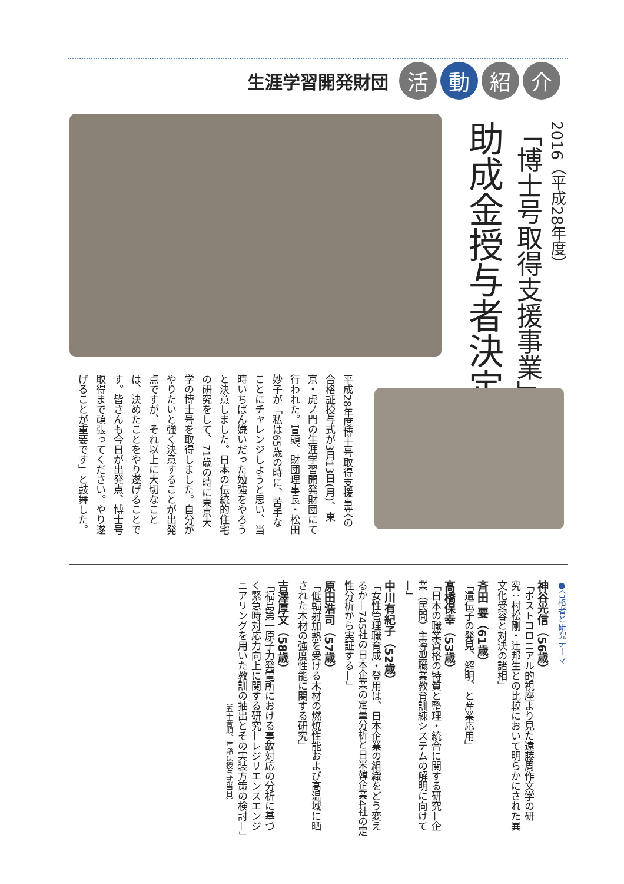生涯学習開発財団 活 動 紹 介
2016（平成28年度）
「博士号取得支援事業」
助成金授与者決定
平成28年度博士号取得支援事業の合格証授与式が3月13日(月)、東京・虎ノ門の生涯学習開発財団にて行われた。冒頭、財団理事長・松田妙子が「私は65歳の時に、苦手なことにチャレンジしようと思い、当時いちばん嫌いだった勉強をやろうと決意しました。日本の伝統的住宅の研究をして、71歳の時に東京大学の博士号を取得しました。自分がやりたいと強く決意することが出発点ですが、それ以上に大切なことは、決めたことをやり遂げることです。皆さんも今日が出発点、博士号取得まで頑張ってください。やり遂げることが重要です」と鼓舞した。
●合格者と研究テーマ
神谷光信（56歳）
「ポストコロニアル的視座より見た遠藤周作文学の研究：村松剛・辻邦生との比較において明らかにされた異文化受容と対決の諸相」
斉田 要（61歳）
「遺伝子の発見、解明、と産業応用」
髙橋保幸（53歳）
「日本の職業資格の特質と整理・統合に関する研究—企業（民間）主導型職業教育訓練システムの解明に向けて—」
中川有紀子（52歳）
「女性管理職育成・登用は、日本企業の組織をどう変えるか—745社の日本企業の定量分析と日米韓企業4社の定性分析から実証する—」
原田浩司（57歳）
「低輻射加熱を受ける木材の燃焼性能および高温域に晒された木材の強度性能に関する研究」
吉澤厚文（58歳）
「福島第一原子力発電所における事故対応の分析に基づく緊急時対応力向上に関する研究—レジリエンスエンジニアリングを用いた教訓の抽出とその実装方策の検討—」
（五十音順、年齢は授与式当日）